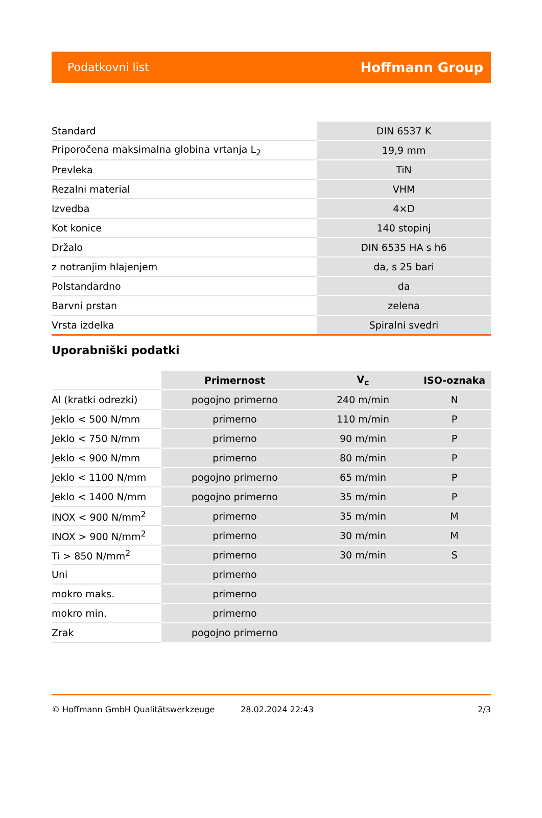Podatkovni list Hoffmann Group
| Standard | DIN 6537 K |
| Priporočena maksimalna globina vrtanja L<sub>2</sub> | 19,9 mm |
| Prevleka | TiN |
| Rezalni material | VHM |
| Izvedba | 4×D |
| Kot konice | 140 stopinj |
| Držalo | DIN 6535 HA s h6 |
| z notranjim hlajenjem | da, s 25 bari |
| Polstandardno | da |
| Barvni prstan | zelena |
| Vrsta izdelka | Spiralni svedri |
Uporabniški podatki
| | Primernost | V<sub>c</sub> | ISO-oznaka |
| --- | --- | --- | --- |
| Al (kratki odrezki) | pogojno primerno | 240 m/min | N |
| Jeklo < 500 N/mm | primerno | 110 m/min | P |
| Jeklo < 750 N/mm | primerno | 90 m/min | P |
| Jeklo < 900 N/mm | primerno | 80 m/min | P |
| Jeklo < 1100 N/mm | pogojno primerno | 65 m/min | P |
| Jeklo < 1400 N/mm | pogojno primerno | 35 m/min | P |
| INOX < 900 N/mm<sup>2</sup> | primerno | 35 m/min | M |
| INOX > 900 N/mm<sup>2</sup> | primerno | 30 m/min | M |
| Ti > 850 N/mm<sup>2</sup> | primerno | 30 m/min | S |
| Uni | primerno | | |
| mokro maks. | primerno | | |
| mokro min. | primerno | | |
| Zrak | pogojno primerno | | |
© Hoffmann GmbH Qualitätswerkzeuge 28.02.2024 22:43 2/3